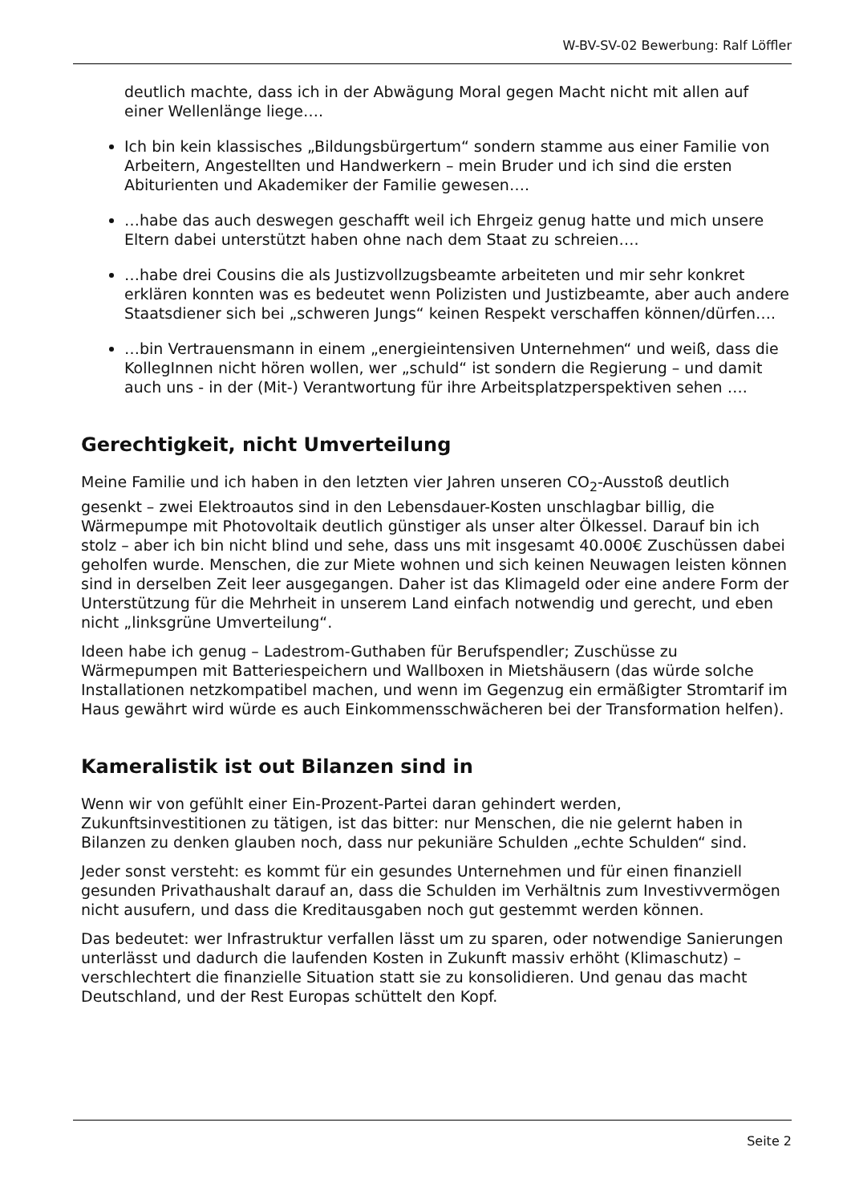W-BV-SV-02 Bewerbung: Ralf Löffler
deutlich machte, dass ich in der Abwägung Moral gegen Macht nicht mit allen auf einer Wellenlänge liege….
Ich bin kein klassisches „Bildungsbürgertum“ sondern stamme aus einer Familie von Arbeitern, Angestellten und Handwerkern – mein Bruder und ich sind die ersten Abiturienten und Akademiker der Familie gewesen….
…habe das auch deswegen geschafft weil ich Ehrgeiz genug hatte und mich unsere Eltern dabei unterstützt haben ohne nach dem Staat zu schreien….
…habe drei Cousins die als Justizvollzugsbeamte arbeiteten und mir sehr konkret erklären konnten was es bedeutet wenn Polizisten und Justizbeamte, aber auch andere Staatsdiener sich bei „schweren Jungs“ keinen Respekt verschaffen können/dürfen….
…bin Vertrauensmann in einem „energieintensiven Unternehmen“ und weiß, dass die KollegInnen nicht hören wollen, wer „schuld“ ist sondern die Regierung – und damit auch uns - in der (Mit-) Verantwortung für ihre Arbeitsplatzperspektiven sehen ….
Gerechtigkeit, nicht Umverteilung
Meine Familie und ich haben in den letzten vier Jahren unseren CO<sub>2</sub>-Ausstoß deutlich gesenkt – zwei Elektroautos sind in den Lebensdauer-Kosten unschlagbar billig, die Wärmepumpe mit Photovoltaik deutlich günstiger als unser alter Ölkessel. Darauf bin ich stolz – aber ich bin nicht blind und sehe, dass uns mit insgesamt 40.000€ Zuschüssen dabei geholfen wurde. Menschen, die zur Miete wohnen und sich keinen Neuwagen leisten können sind in derselben Zeit leer ausgegangen. Daher ist das Klimageld oder eine andere Form der Unterstützung für die Mehrheit in unserem Land einfach notwendig und gerecht, und eben nicht „linksgrüne Umverteilung“.
Ideen habe ich genug – Ladestrom-Guthaben für Berufspendler; Zuschüsse zu Wärmepumpen mit Batteriespeichern und Wallboxen in Mietshäusern (das würde solche Installationen netzkompatibel machen, und wenn im Gegenzug ein ermäßigter Stromtarif im Haus gewährt wird würde es auch Einkommensschwächeren bei der Transformation helfen).
Kameralistik ist out Bilanzen sind in
Wenn wir von gefühlt einer Ein-Prozent-Partei daran gehindert werden, Zukunftsinvestitionen zu tätigen, ist das bitter: nur Menschen, die nie gelernt haben in Bilanzen zu denken glauben noch, dass nur pekuniäre Schulden „echte Schulden“ sind.
Jeder sonst versteht: es kommt für ein gesundes Unternehmen und für einen finanziell gesunden Privathaushalt darauf an, dass die Schulden im Verhältnis zum Investivvermögen nicht ausufern, und dass die Kreditausgaben noch gut gestemmt werden können.
Das bedeutet: wer Infrastruktur verfallen lässt um zu sparen, oder notwendige Sanierungen unterlässt und dadurch die laufenden Kosten in Zukunft massiv erhöht (Klimaschutz) – verschlechtert die finanzielle Situation statt sie zu konsolidieren. Und genau das macht Deutschland, und der Rest Europas schüttelt den Kopf.
Seite 2